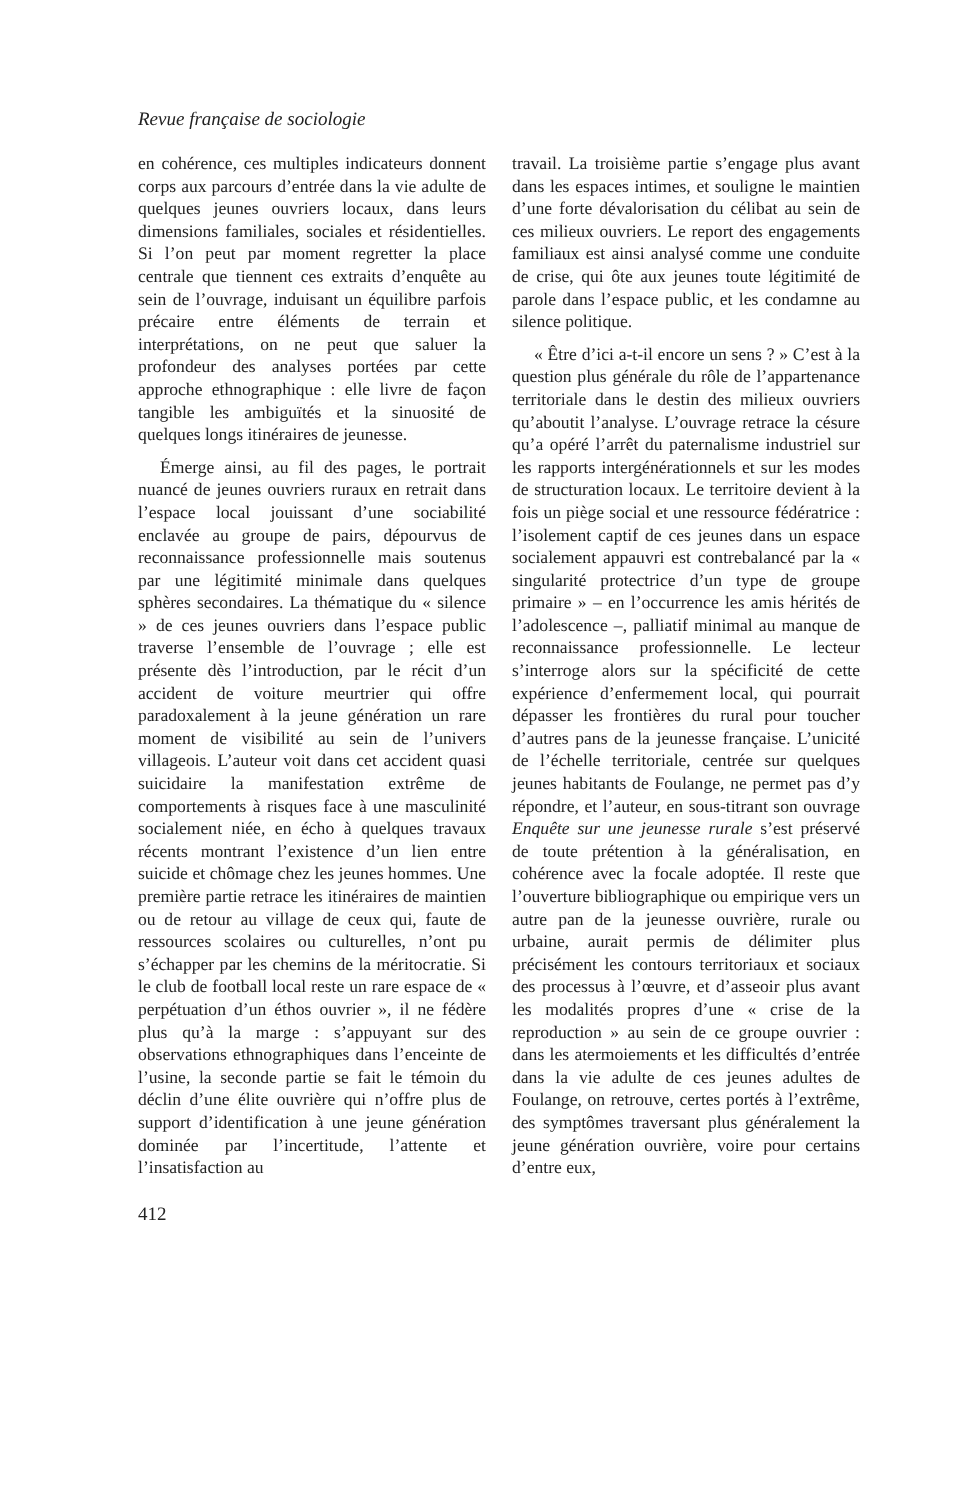Revue française de sociologie
en cohérence, ces multiples indicateurs donnent corps aux parcours d’entrée dans la vie adulte de quelques jeunes ouvriers locaux, dans leurs dimensions familiales, sociales et résidentielles. Si l’on peut par moment regretter la place centrale que tiennent ces extraits d’enquête au sein de l’ouvrage, induisant un équilibre parfois précaire entre éléments de terrain et interprétations, on ne peut que saluer la profondeur des analyses portées par cette approche ethnographique : elle livre de façon tangible les ambiguïtés et la sinuosité de quelques longs itinéraires de jeunesse.
Émerge ainsi, au fil des pages, le portrait nuancé de jeunes ouvriers ruraux en retrait dans l’espace local jouissant d’une sociabilité enclavée au groupe de pairs, dépourvus de reconnaissance professionnelle mais soutenus par une légitimité minimale dans quelques sphères secondaires. La thématique du « silence » de ces jeunes ouvriers dans l’espace public traverse l’ensemble de l’ouvrage ; elle est présente dès l’introduction, par le récit d’un accident de voiture meurtrier qui offre paradoxalement à la jeune génération un rare moment de visibilité au sein de l’univers villageois. L’auteur voit dans cet accident quasi suicidaire la manifestation extrême de comportements à risques face à une masculinité socialement niée, en écho à quelques travaux récents montrant l’existence d’un lien entre suicide et chômage chez les jeunes hommes. Une première partie retrace les itinéraires de maintien ou de retour au village de ceux qui, faute de ressources scolaires ou culturelles, n’ont pu s’échapper par les chemins de la méritocratie. Si le club de football local reste un rare espace de « perpétuation d’un éthos ouvrier », il ne fédère plus qu’à la marge : s’appuyant sur des observations ethnographiques dans l’enceinte de l’usine, la seconde partie se fait le témoin du déclin d’une élite ouvrière qui n’offre plus de support d’identification à une jeune génération dominée par l’incertitude, l’attente et l’insatisfaction au
travail. La troisième partie s’engage plus avant dans les espaces intimes, et souligne le maintien d’une forte dévalorisation du célibat au sein de ces milieux ouvriers. Le report des engagements familiaux est ainsi analysé comme une conduite de crise, qui ôte aux jeunes toute légitimité de parole dans l’espace public, et les condamne au silence politique.
« Être d’ici a-t-il encore un sens ? » C’est à la question plus générale du rôle de l’appartenance territoriale dans le destin des milieux ouvriers qu’aboutit l’analyse. L’ouvrage retrace la césure qu’a opéré l’arrêt du paternalisme industriel sur les rapports intergénérationnels et sur les modes de structuration locaux. Le territoire devient à la fois un piège social et une ressource fédératrice : l’isolement captif de ces jeunes dans un espace socialement appauvri est contrebalancé par la « singularité protectrice d’un type de groupe primaire » – en l’occurrence les amis hérités de l’adolescence –, palliatif minimal au manque de reconnaissance professionnelle. Le lecteur s’interroge alors sur la spécificité de cette expérience d’enfermement local, qui pourrait dépasser les frontières du rural pour toucher d’autres pans de la jeunesse française. L’unicité de l’échelle territoriale, centrée sur quelques jeunes habitants de Foulange, ne permet pas d’y répondre, et l’auteur, en sous-titrant son ouvrage Enquête sur une jeunesse rurale s’est préservé de toute prétention à la généralisation, en cohérence avec la focale adoptée. Il reste que l’ouverture bibliographique ou empirique vers un autre pan de la jeunesse ouvrière, rurale ou urbaine, aurait permis de délimiter plus précisément les contours territoriaux et sociaux des processus à l’œuvre, et d’asseoir plus avant les modalités propres d’une « crise de la reproduction » au sein de ce groupe ouvrier : dans les atermoiements et les difficultés d’entrée dans la vie adulte de ces jeunes adultes de Foulange, on retrouve, certes portés à l’extrême, des symptômes traversant plus généralement la jeune génération ouvrière, voire pour certains d’entre eux,
412